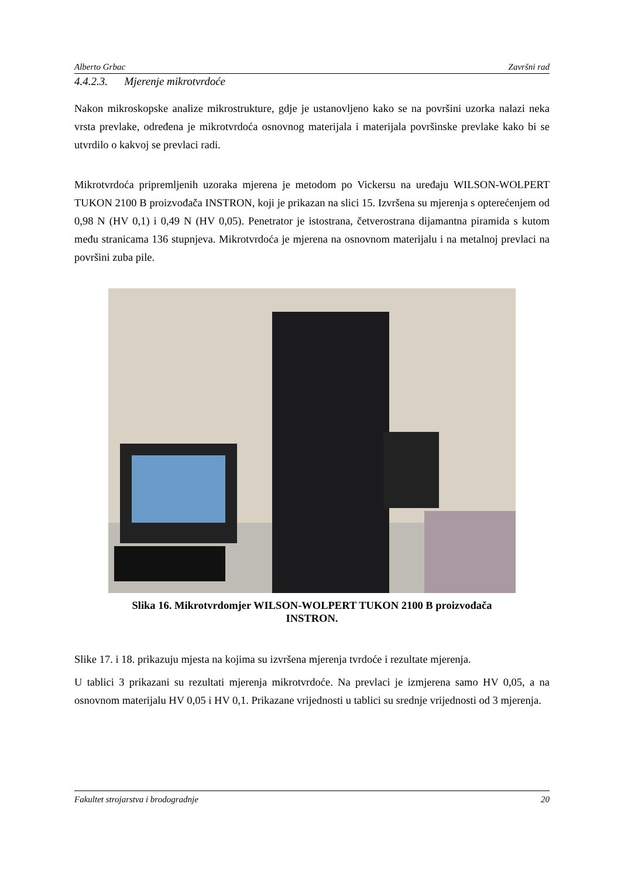Alberto Grbac Završni rad
4.4.2.3. Mjerenje mikrotvrdoće
Nakon mikroskopske analize mikrostrukture, gdje je ustanovljeno kako se na površini uzorka nalazi neka vrsta prevlake, određena je mikrotvrdoća osnovnog materijala i materijala površinske prevlake kako bi se utvrdilo o kakvoj se prevlaci radi.
Mikrotvrdoća pripremljenih uzoraka mjerena je metodom po Vickersu na uređaju WILSON-WOLPERT TUKON 2100 B proizvođača INSTRON, koji je prikazan na slici 15. Izvršena su mjerenja s opterećenjem od 0,98 N (HV 0,1) i 0,49 N (HV 0,05). Penetrator je istostrana, četverostrana dijamantna piramida s kutom među stranicama 136 stupnjeva. Mikrotvrdoća je mjerena na osnovnom materijalu i na metalnoj prevlaci na površini zuba pile.
Slika 16. Mikrotvrdomjer WILSON-WOLPERT TUKON 2100 B proizvođača
INSTRON.
Slike 17. i 18. prikazuju mjesta na kojima su izvršena mjerenja tvrdoće i rezultate mjerenja.
U tablici 3 prikazani su rezultati mjerenja mikrotvrdoće. Na prevlaci je izmjerena samo HV 0,05, a na osnovnom materijalu HV 0,05 i HV 0,1. Prikazane vrijednosti u tablici su srednje vrijednosti od 3 mjerenja.
Fakultet strojarstva i brodogradnje 20